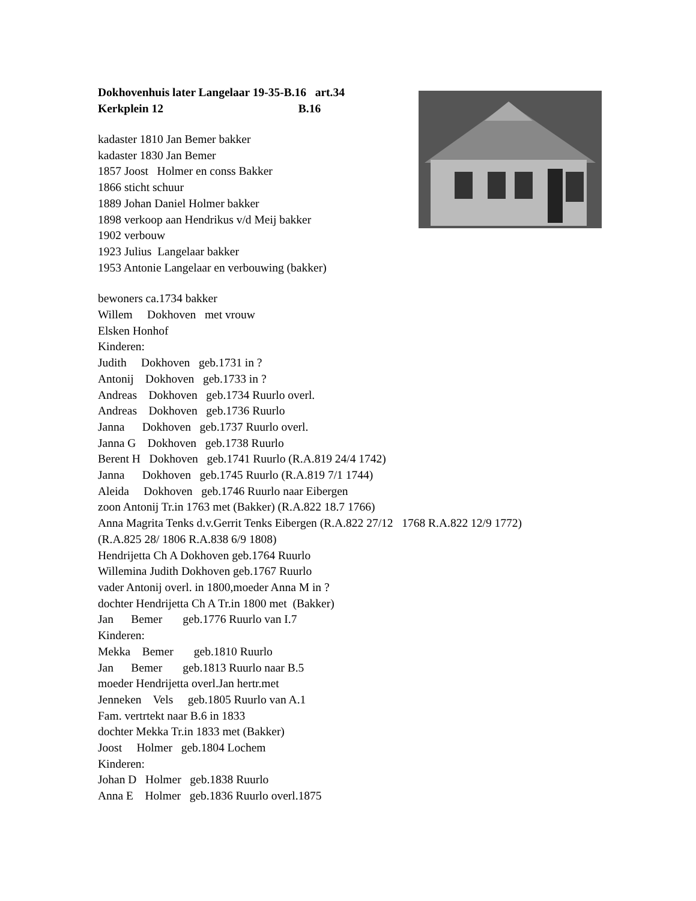Dokhovenhuis later Langelaar 19-35-B.16 art.34
Kerkplein 12 B.16
kadaster 1810 Jan Bemer bakker kadaster 1830 Jan Bemer 1857 Joost Holmer en conss Bakker 1866 sticht schuur 1889 Johan Daniel Holmer bakker 1898 verkoop aan Hendrikus v/d Meij bakker 1902 verbouw 1923 Julius Langelaar bakker 1953 Antonie Langelaar en verbouwing (bakker)
bewoners ca.1734 bakker Willem Dokhoven met vrouw Elsken Honhof Kinderen: Judith Dokhoven geb.1731 in ? Antonij Dokhoven geb.1733 in ? Andreas Dokhoven geb.1734 Ruurlo overl. Andreas Dokhoven geb.1736 Ruurlo Janna Dokhoven geb.1737 Ruurlo overl. Janna G Dokhoven geb.1738 Ruurlo Berent H Dokhoven geb.1741 Ruurlo (R.A.819 24/4 1742) Janna Dokhoven geb.1745 Ruurlo (R.A.819 7/1 1744) Aleida Dokhoven geb.1746 Ruurlo naar Eibergen zoon Antonij Tr.in 1763 met (Bakker) (R.A.822 18.7 1766) Anna Magrita Tenks d.v.Gerrit Tenks Eibergen (R.A.822 27/12 1768 R.A.822 12/9 1772) (R.A.825 28/ 1806 R.A.838 6/9 1808) Hendrijetta Ch A Dokhoven geb.1764 Ruurlo Willemina Judith Dokhoven geb.1767 Ruurlo vader Antonij overl. in 1800,moeder Anna M in ? dochter Hendrijetta Ch A Tr.in 1800 met (Bakker) Jan Bemer geb.1776 Ruurlo van I.7 Kinderen: Mekka Bemer geb.1810 Ruurlo Jan Bemer geb.1813 Ruurlo naar B.5 moeder Hendrijetta overl.Jan hertr.met Jenneken Vels geb.1805 Ruurlo van A.1 Fam. vertrtekt naar B.6 in 1833 dochter Mekka Tr.in 1833 met (Bakker) Joost Holmer geb.1804 Lochem Kinderen: Johan D Holmer geb.1838 Ruurlo Anna E Holmer geb.1836 Ruurlo overl.1875